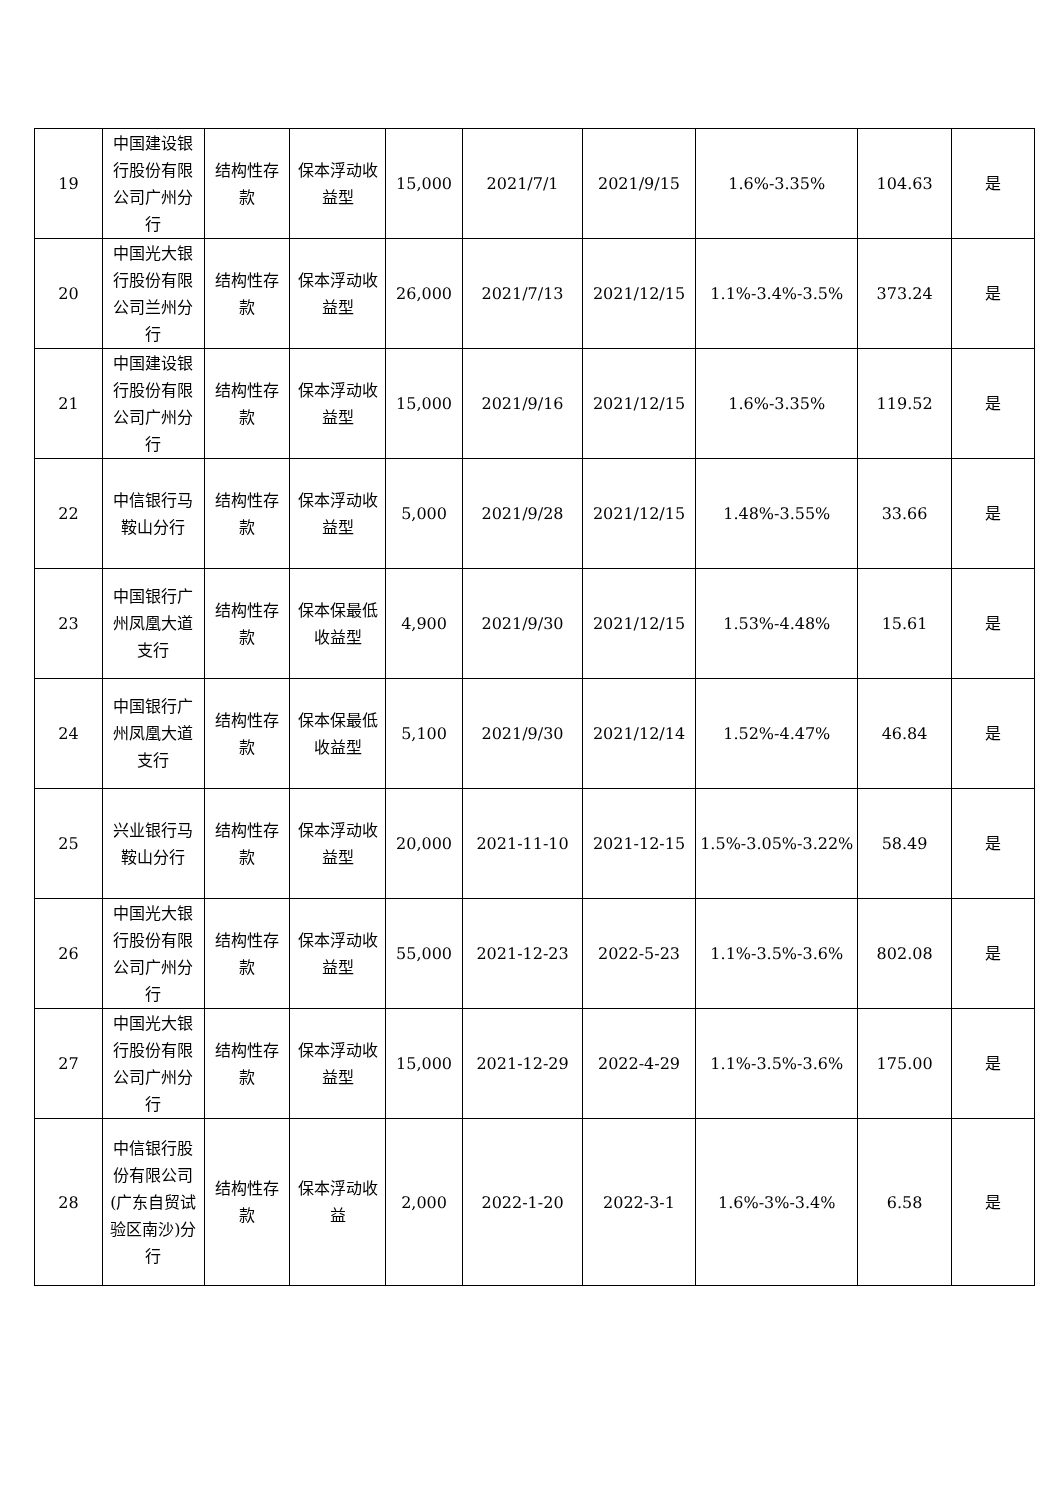| 19 | 中国建设银行股份有限公司广州分行 | 结构性存款 | 保本浮动收益型 | 15,000 | 2021/7/1 | 2021/9/15 | 1.6%-3.35% | 104.63 | 是 |
| 20 | 中国光大银行股份有限公司兰州分行 | 结构性存款 | 保本浮动收益型 | 26,000 | 2021/7/13 | 2021/12/15 | 1.1%-3.4%-3.5% | 373.24 | 是 |
| 21 | 中国建设银行股份有限公司广州分行 | 结构性存款 | 保本浮动收益型 | 15,000 | 2021/9/16 | 2021/12/15 | 1.6%-3.35% | 119.52 | 是 |
| 22 | 中信银行马鞍山分行 | 结构性存款 | 保本浮动收益型 | 5,000 | 2021/9/28 | 2021/12/15 | 1.48%-3.55% | 33.66 | 是 |
| 23 | 中国银行广州凤凰大道支行 | 结构性存款 | 保本保最低收益型 | 4,900 | 2021/9/30 | 2021/12/15 | 1.53%-4.48% | 15.61 | 是 |
| 24 | 中国银行广州凤凰大道支行 | 结构性存款 | 保本保最低收益型 | 5,100 | 2021/9/30 | 2021/12/14 | 1.52%-4.47% | 46.84 | 是 |
| 25 | 兴业银行马鞍山分行 | 结构性存款 | 保本浮动收益型 | 20,000 | 2021-11-10 | 2021-12-15 | 1.5%-3.05%-3.22% | 58.49 | 是 |
| 26 | 中国光大银行股份有限公司广州分行 | 结构性存款 | 保本浮动收益型 | 55,000 | 2021-12-23 | 2022-5-23 | 1.1%-3.5%-3.6% | 802.08 | 是 |
| 27 | 中国光大银行股份有限公司广州分行 | 结构性存款 | 保本浮动收益型 | 15,000 | 2021-12-29 | 2022-4-29 | 1.1%-3.5%-3.6% | 175.00 | 是 |
| 28 | 中信银行股份有限公司(广东自贸试验区南沙)分行 | 结构性存款 | 保本浮动收益 | 2,000 | 2022-1-20 | 2022-3-1 | 1.6%-3%-3.4% | 6.58 | 是 |